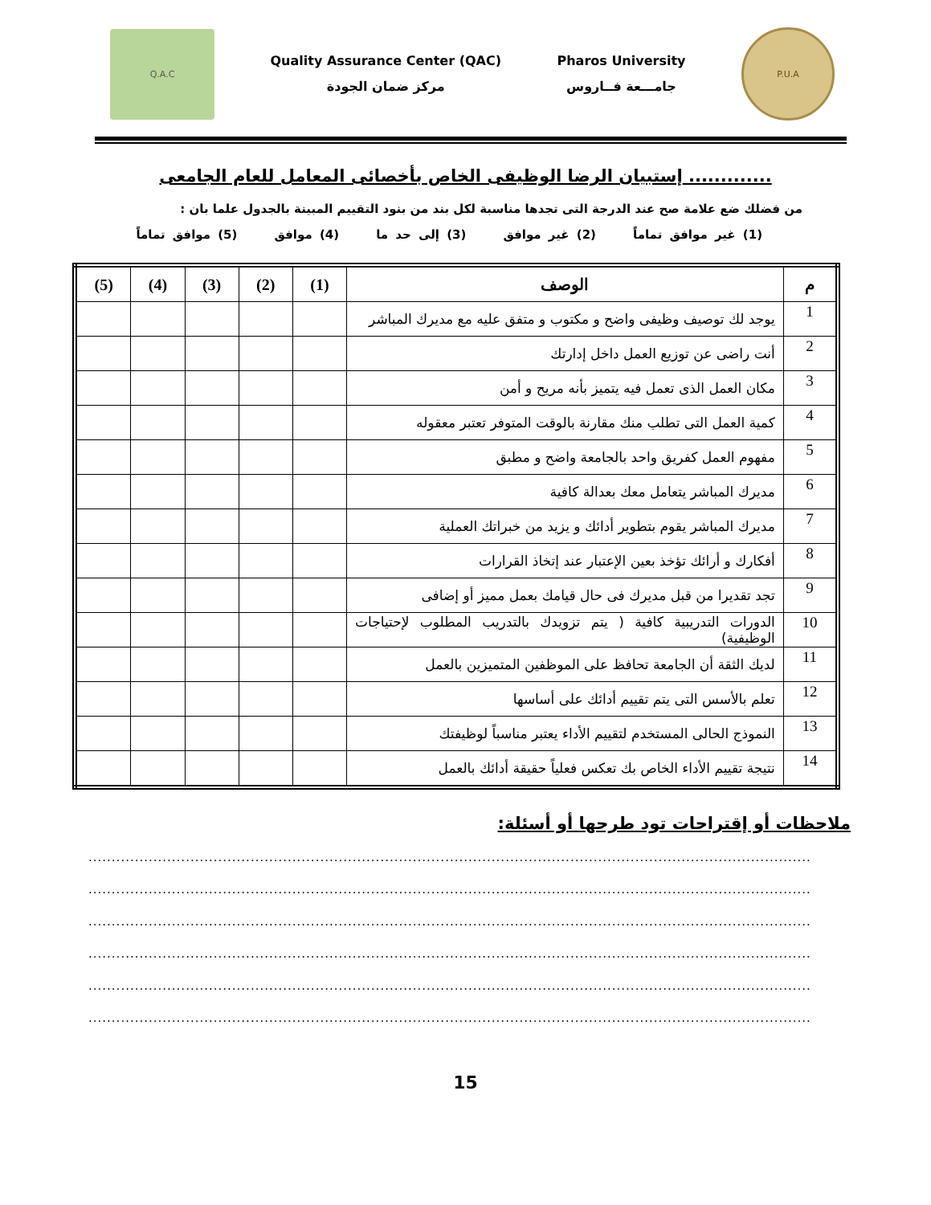Q.A.C
Quality Assurance Center (QAC)
مركز ضمان الجودة
Pharos University
جامـــعة فــاروس
P.U.A
إستبيان الرضا الوظيفى الخاص بأخصائى المعامل للعام الجامعى .............
من فضلك ضع علامة صح عند الدرجة التى تجدها مناسبة لكل بند من بنود التقييم المبينة بالجدول علما بان :
(1) غير موافق تماماً (2) غير موافق (3) إلى حد ما (4) موافق (5) موافق تماماً
| م | الوصف | (1) | (2) | (3) | (4) | (5) |
| --- | --- | --- | --- | --- | --- | --- |
| 1 | يوجد لك توصيف وظيفى واضح و مكتوب و متفق عليه مع مديرك المباشر | | | | | |
| 2 | أنت راضى عن توزيع العمل داخل إدارتك | | | | | |
| 3 | مكان العمل الذى تعمل فيه يتميز بأنه مريح و أمن | | | | | |
| 4 | كمية العمل التى تطلب منك مقارنة بالوقت المتوفر تعتبر معقوله | | | | | |
| 5 | مفهوم العمل كفريق واحد بالجامعة واضح و مطبق | | | | | |
| 6 | مديرك المباشر يتعامل معك بعدالة كافية | | | | | |
| 7 | مديرك المباشر يقوم بتطوير أدائك و يزيد من خبراتك العملية | | | | | |
| 8 | أفكارك و أرائك تؤخذ بعين الإعتبار عند إتخاذ القرارات | | | | | |
| 9 | تجد تقديرا من قبل مديرك فى حال قيامك بعمل مميز أو إضافى | | | | | |
| 10 | الدورات التدريبية كافية ( يتم تزويدك بالتدريب المطلوب لإحتياجات الوظيفية) | | | | | |
| 11 | لديك الثقة أن الجامعة تحافظ على الموظفين المتميزين بالعمل | | | | | |
| 12 | تعلم بالأسس التى يتم تقييم أدائك على أساسها | | | | | |
| 13 | النموذج الحالى المستخدم لتقييم الأداء يعتبر مناسباً لوظيفتك | | | | | |
| 14 | نتيجة تقييم الأداء الخاص بك تعكس فعلياً حقيقة أدائك بالعمل | | | | | |
ملاحظات أو إقتراحات تود طرحها أو أسئلة:
................................................................................................................................................................
................................................................................................................................................................
................................................................................................................................................................
................................................................................................................................................................
................................................................................................................................................................
................................................................................................................................................................
15